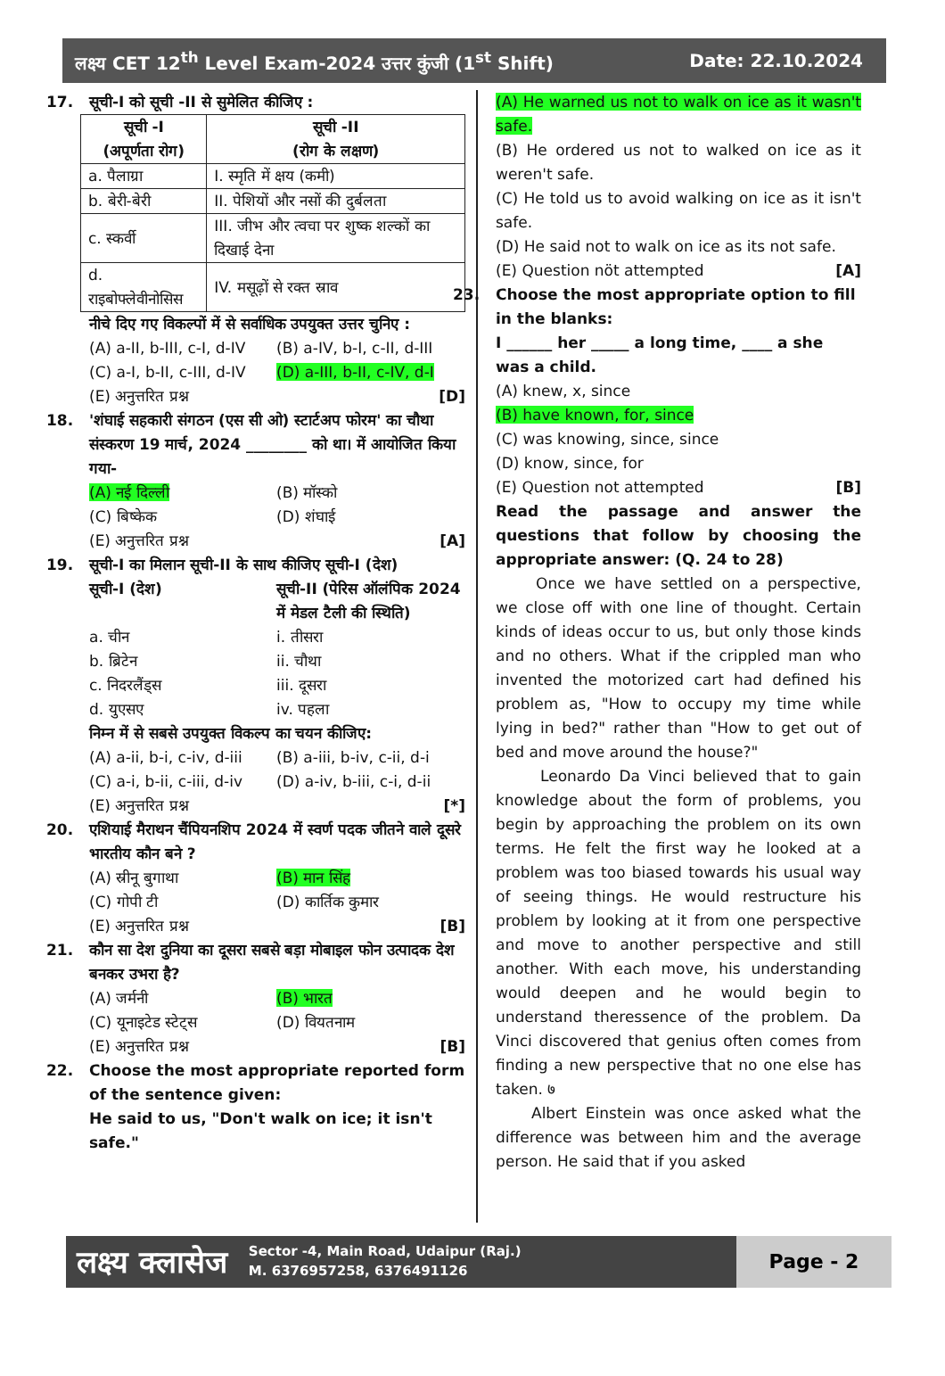लक्ष्य CET 12<sup>th</sup> Level Exam-2024 उत्तर कुंजी (1<sup>st</sup> Shift) Date: 22.10.2024
17. सूची-I को सूची -II से सुमेलित कीजिए :
| सूची -I (अपूर्णता रोग) | सूची -II (रोग के लक्षण) |
| a. पैलाग्रा | I. स्मृति में क्षय (कमी) |
| b. बेरी-बेरी | II. पेशियों और नसों की दुर्बलता |
| c. स्कर्वी | III. जीभ और त्वचा पर शुष्क शल्कों का दिखाई देना |
| d. राइबोफ्लेवीनोसिस | IV. मसूढ़ों से रक्त स्राव |
नीचे दिए गए विकल्पों में से सर्वाधिक उपयुक्त उत्तर चुनिए :
(A) a-II, b-III, c-I, d-IV (B) a-IV, b-I, c-II, d-III
(C) a-I, b-II, c-III, d-IV (D) a-III, b-II, c-IV, d-I
(E) अनुत्तरित प्रश्न [D]
18. 'शंघाई सहकारी संगठन (एस सी ओ) स्टार्टअप फोरम' का चौथा संस्करण 19 मार्च, 2024 ________ को था। में आयोजित किया गया-
(A) नई दिल्ली (B) मॉस्को
(C) बिष्केक (D) शंघाई
(E) अनुत्तरित प्रश्न [A]
19. सूची-I का मिलान सूची-II के साथ कीजिए सूची-I (देश)
सूची-I (देश) सूची-II (पेरिस ऑलंपिक 2024 में मेडल टैली की स्थिति)
a. चीन i. तीसरा
b. ब्रिटेन ii. चौथा
c. निदरलैंड्स iii. दूसरा
d. युएसए iv. पहला
निम्न में से सबसे उपयुक्त विकल्प का चयन कीजिए:
(A) a-ii, b-i, c-iv, d-iii (B) a-iii, b-iv, c-ii, d-i
(C) a-i, b-ii, c-iii, d-iv (D) a-iv, b-iii, c-i, d-ii
(E) अनुत्तरित प्रश्न [*]
20. एशियाई मैराथन चैंपियनशिप 2024 में स्वर्ण पदक जीतने वाले दूसरे भारतीय कौन बने ?
(A) स्रीनू बुगाथा (B) मान सिंह
(C) गोपी टी (D) कार्तिक कुमार
(E) अनुत्तरित प्रश्न [B]
21. कौन सा देश दुनिया का दूसरा सबसे बड़ा मोबाइल फोन उत्पादक देश बनकर उभरा है?
(A) जर्मनी (B) भारत
(C) यूनाइटेड स्टेट्स (D) वियतनाम
(E) अनुत्तरित प्रश्न [B]
22. Choose the most appropriate reported form of the sentence given:
He said to us, "Don't walk on ice; it isn't safe."
(A) He warned us not to walk on ice as it wasn't safe.
(B) He ordered us not to walked on ice as it weren't safe.
(C) He told us to avoid walking on ice as it isn't safe.
(D) He said not to walk on ice as its not safe.
(E) Question nöt attempted [A]
23. Choose the most appropriate option to fill in the blanks:
I ______ her _____ a long time, ____ a she was a child.
(A) knew, x, since
(B) have known, for, since
(C) was knowing, since, since
(D) know, since, for
(E) Question not attempted [B]
Read the passage and answer the questions that follow by choosing the appropriate answer: (Q. 24 to 28)
Once we have settled on a perspective, we close off with one line of thought. Certain kinds of ideas occur to us, but only those kinds and no others. What if the crippled man who invented the motorized cart had defined his problem as, "How to occupy my time while lying in bed?" rather than "How to get out of bed and move around the house?"
Leonardo Da Vinci believed that to gain knowledge about the form of problems, you begin by approaching the problem on its own terms. He felt the first way he looked at a problem was too biased towards his usual way of seeing things. He would restructure his problem by looking at it from one perspective and move to another perspective and still another. With each move, his understanding would deepen and he would begin to understand theressence of the problem. Da Vinci discovered that genius often comes from finding a new perspective that no one else has taken. ७
Albert Einstein was once asked what the difference was between him and the average person. He said that if you asked
लक्ष्य क्लासेज
Sector -4, Main Road, Udaipur (Raj.)
M. 6376957258, 6376491126
Page - 2